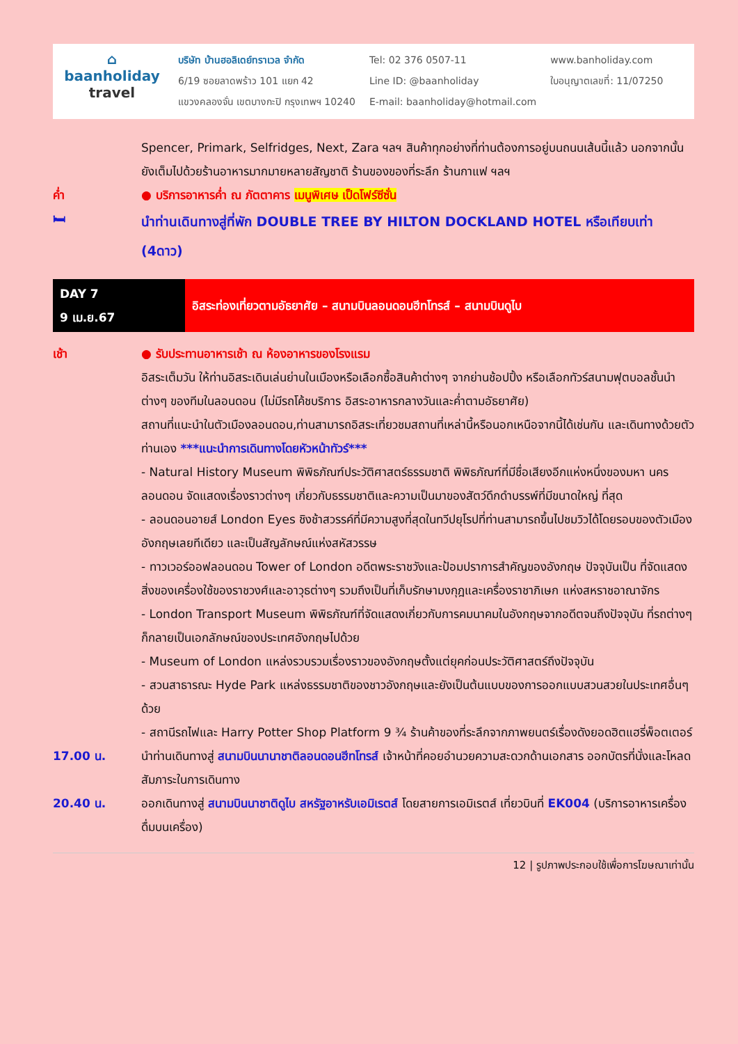⌂
baanholiday
travel
บริษัท บ้านฮอลิเดย์ทราเวล จำกัด
6/19 ซอยลาดพร้าว 101 แยก 42
แขวงคลองจั่น เขตบางกะปิ กรุงเทพฯ 10240
Tel: 02 376 0507-11
Line ID: @baanholiday
E-mail: baanholiday@hotmail.com
www.banholiday.com
ใบอนุญาตเลขที่: 11/07250
Spencer, Primark, Selfridges, Next, Zara ฯลฯ สินค้าทุกอย่างที่ท่านต้องการอยู่บนถนนเส้นนี้แล้ว นอกจากนั้นยังเต็มไปด้วยร้านอาหารมากมายหลายสัญชาติ ร้านของของที่ระลึก ร้านกาแฟ ฯลฯ
ค่ำ ● บริการอาหารค่ำ ณ ภัตตาคาร เมนูพิเศษ เป็ดโฟร์ซีซั่น
🛏
นำท่านเดินทางสู่ที่พัก DOUBLE TREE BY HILTON DOCKLAND HOTEL หรือเทียบเท่า (4ดาว)
| DAY 7 9 เม.ย.67 | อิสระท่องเที่ยวตามอัธยาศัย – สนามบินลอนดอนฮีทโทรส์ – สนามบินดูไบ |
เช้า ● รับประทานอาหารเช้า ณ ห้องอาหารของโรงแรม
อิสระเต็มวัน ให้ท่านอิสระเดินเล่นย่านในเมืองหรือเลือกซื้อสินค้าต่างๆ จากย่านช้อปปิ้ง หรือเลือกทัวร์สนามฟุตบอลชั้นนำต่างๆ ของทีมในลอนดอน (ไม่มีรถโค้ชบริการ อิสระอาหารกลางวันและค่ำตามอัธยาศัย)
สถานที่แนะนำในตัวเมืองลอนดอน,ท่านสามารถอิสระเที่ยวชมสถานที่เหล่านี้หรือนอกเหนือจากนี้ได้เช่นกัน และเดินทางด้วยตัวท่านเอง ***แนะนำการเดินทางโดยหัวหน้าทัวร์***
- Natural History Museum พิพิธภัณฑ์ประวัติศาสตร์ธรรมชาติ พิพิธภัณฑ์ที่มีชื่อเสียงอีกแห่งหนึ่งของมหา นครลอนดอน จัดแสดงเรื่องราวต่างๆ เกี่ยวกับธรรมชาติและความเป็นมาของสัตว์ดึกดำบรรพ์ที่มีขนาดใหญ่ ที่สุด
- ลอนดอนอายส์ London Eyes ชิงช้าสวรรค์ที่มีความสูงที่สุดในทวีปยุโรปที่ท่านสามารถขึ้นไปชมวิวได้โดยรอบของตัวเมืองอังกฤษเลยทีเดียว และเป็นสัญลักษณ์แห่งสหัสวรรษ
- ทาวเวอร์ออฟลอนดอน Tower of London อดีตพระราชวังและป้อมปราการสำคัญของอังกฤษ ปัจจุบันเป็น ที่จัดแสดงสิ่งของเครื่องใช้ของราชวงศ์และอาวุธต่างๆ รวมถึงเป็นที่เก็บรักษามงกุฎและเครื่องราชาภิเษก แห่งสหราชอาณาจักร
- London Transport Museum พิพิธภัณฑ์ที่จัดแสดงเกี่ยวกับการคมนาคมในอังกฤษจากอดีตจนถึงปัจจุบัน ที่รถต่างๆ ก็กลายเป็นเอกลักษณ์ของประเทศอังกฤษไปด้วย
- Museum of London แหล่งรวบรวมเรื่องราวของอังกฤษตั้งแต่ยุคก่อนประวัติศาสตร์ถึงปัจจุบัน
- สวนสาธารณะ Hyde Park แหล่งธรรมชาติของชาวอังกฤษและยังเป็นต้นแบบของการออกแบบสวนสวยในประเทศอื่นๆ ด้วย
- สถานีรถไฟและ Harry Potter Shop Platform 9 ¾ ร้านค้าของที่ระลึกจากภาพยนตร์เรื่องดังยอดฮิตแฮรี่พ็อตเตอร์
17.00 น. นำท่านเดินทางสู่ สนามบินนานาชาติลอนดอนฮีทโทรส์ เจ้าหน้าที่คอยอำนวยความสะดวกด้านเอกสาร ออกบัตรที่นั่งและโหลดสัมภาระในการเดินทาง
20.40 น. ออกเดินทางสู่ สนามบินนาชาติดูไบ สหรัฐอาหรับเอมิเรตส์ โดยสายการเอมิเรตส์ เที่ยวบินที่ EK004 (บริการอาหารเครื่องดื่มบนเครื่อง)
12 | รูปภาพประกอบใช้เพื่อการโฆษณาเท่านั้น